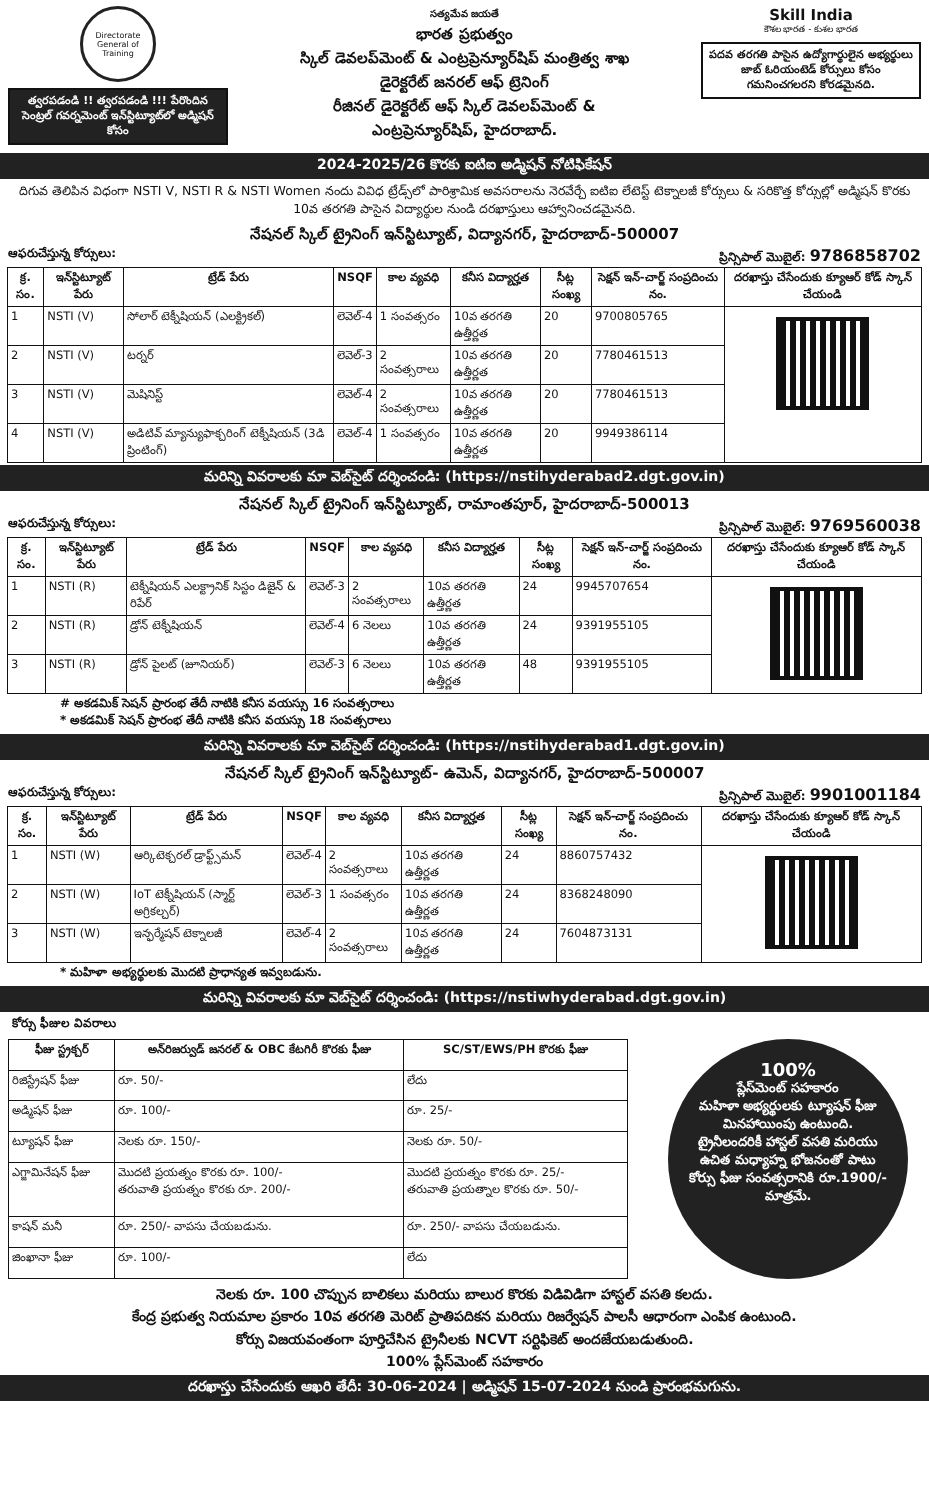Directorate General of Training
త్వరపడండి !! త్వరపడండి !!! పేరొందిన సెంట్రల్ గవర్నమెంట్ ఇన్‌స్టిట్యూట్‌లో అడ్మిషన్ కోసం
సత్యమేవ జయతే
భారత ప్రభుత్వం
స్కిల్ డెవలప్‌మెంట్ & ఎంట్రప్రెన్యూర్‌షిప్ మంత్రిత్వ శాఖ
డైరెక్టరేట్ జనరల్ ఆఫ్ ట్రెనింగ్
రీజినల్ డైరెక్టరేట్ ఆఫ్ స్కిల్ డెవలప్‌మెంట్ &
ఎంట్రప్రెన్యూర్‌షిప్, హైదరాబాద్.
Skill India
కౌశల భారత - కుశల భారత
పదవ తరగతి పాసైన ఉద్యోగార్థులైన అభ్యర్థులు జాబ్ ఓరియంటెడ్ కోర్సులు కోసం గమనించగలరని కోరడమైనది.
2024-2025/26 కొరకు ఐటిఐ అడ్మిషన్ నోటిఫికేషన్
దిగువ తెలిపిన విధంగా NSTI V, NSTI R & NSTI Women నందు వివిధ ట్రేడ్స్‌లో పారిశ్రామిక అవసరాలను నెరవేర్చే ఐటిఐ లేటెస్ట్ టెక్నాలజీ కోర్సులు & సరికొత్త కోర్సుల్లో అడ్మిషన్ కొరకు 10వ తరగతి పాసైన విద్యార్థుల నుండి దరఖాస్తులు ఆహ్వానించడమైనది.
నేషనల్ స్కిల్ ట్రైనింగ్ ఇన్‌స్టిట్యూట్, విద్యానగర్, హైదరాబాద్-500007
ఆఫరుచేస్తున్న కోర్సులు: ప్రిన్సిపాల్ మొబైల్: 9786858702
| క్ర. సం. | ఇన్‌స్టిట్యూట్ పేరు | ట్రేడ్ పేరు | NSQF | కాల వ్యవధి | కనీస విద్యార్హత | సీట్ల సంఖ్య | సెక్షన్ ఇన్-చార్జ్ సంప్రదించు నం. | దరఖాస్తు చేసేందుకు క్యూఆర్ కోడ్ స్కాన్ చేయండి |
| --- | --- | --- | --- | --- | --- | --- | --- | --- |
| 1 | NSTI (V) | సోలార్ టెక్నీషియన్ (ఎలక్ట్రికల్) | లెవెల్-4 | 1 సంవత్సరం | 10వ తరగతి ఉత్తీర్ణత | 20 | 9700805765 | |
| 2 | NSTI (V) | టర్నర్ | లెవెల్-3 | 2 సంవత్సరాలు | 10వ తరగతి ఉత్తీర్ణత | 20 | 7780461513 | |
| 3 | NSTI (V) | మెషినిస్ట్ | లెవెల్-4 | 2 సంవత్సరాలు | 10వ తరగతి ఉత్తీర్ణత | 20 | 7780461513 | |
| 4 | NSTI (V) | అడిటివ్ మ్యాన్యుఫాక్చరింగ్ టెక్నీషియన్ (3డి ప్రింటింగ్) | లెవెల్-4 | 1 సంవత్సరం | 10వ తరగతి ఉత్తీర్ణత | 20 | 9949386114 | |
మరిన్ని వివరాలకు మా వెబ్‌సైట్ దర్శించండి: (https://nstihyderabad2.dgt.gov.in)
నేషనల్ స్కిల్ ట్రైనింగ్ ఇన్‌స్టిట్యూట్, రామాంతపూర్, హైదరాబాద్-500013
ఆఫరుచేస్తున్న కోర్సులు: ప్రిన్సిపాల్ మొబైల్: 9769560038
| క్ర. సం. | ఇన్‌స్టిట్యూట్ పేరు | ట్రేడ్ పేరు | NSQF | కాల వ్యవధి | కనీస విద్యార్హత | సీట్ల సంఖ్య | సెక్షన్ ఇన్-చార్జ్ సంప్రదించు నం. | దరఖాస్తు చేసేందుకు క్యూఆర్ కోడ్ స్కాన్ చేయండి |
| --- | --- | --- | --- | --- | --- | --- | --- | --- |
| 1 | NSTI (R) | టెక్నీషియన్ ఎలక్ట్రానిక్ సిస్టం డిజైన్ & రిపేర్ | లెవెల్-3 | 2 సంవత్సరాలు | 10వ తరగతి ఉత్తీర్ణత | 24 | 9945707654 | |
| 2 | NSTI (R) | డ్రోన్ టెక్నీషియన్ | లెవెల్-4 | 6 నెలలు | 10వ తరగతి ఉత్తీర్ణత | 24 | 9391955105 | |
| 3 | NSTI (R) | డ్రోన్ పైలట్ (జూనియర్) | లెవెల్-3 | 6 నెలలు | 10వ తరగతి ఉత్తీర్ణత | 48 | 9391955105 | |
# అకడమిక్ సెషన్ ప్రారంభ తేదీ నాటికి కనీస వయస్సు 16 సంవత్సరాలు
* అకడమిక్ సెషన్ ప్రారంభ తేదీ నాటికి కనీస వయస్సు 18 సంవత్సరాలు
మరిన్ని వివరాలకు మా వెబ్‌సైట్ దర్శించండి: (https://nstihyderabad1.dgt.gov.in)
నేషనల్ స్కిల్ ట్రైనింగ్ ఇన్‌స్టిట్యూట్- ఉమెన్, విద్యానగర్, హైదరాబాద్-500007
ఆఫరుచేస్తున్న కోర్సులు: ప్రిన్సిపాల్ మొబైల్: 9901001184
| క్ర. సం. | ఇన్‌స్టిట్యూట్ పేరు | ట్రేడ్ పేరు | NSQF | కాల వ్యవధి | కనీస విద్యార్హత | సీట్ల సంఖ్య | సెక్షన్ ఇన్-చార్జ్ సంప్రదించు నం. | దరఖాస్తు చేసేందుకు క్యూఆర్ కోడ్ స్కాన్ చేయండి |
| --- | --- | --- | --- | --- | --- | --- | --- | --- |
| 1 | NSTI (W) | ఆర్కిటెక్చరల్ డ్రాఫ్ట్స్‌మన్ | లెవెల్-4 | 2 సంవత్సరాలు | 10వ తరగతి ఉత్తీర్ణత | 24 | 8860757432 | |
| 2 | NSTI (W) | IoT టెక్నీషియన్ (స్మార్ట్ అగ్రికల్చర్) | లెవెల్-3 | 1 సంవత్సరం | 10వ తరగతి ఉత్తీర్ణత | 24 | 8368248090 | |
| 3 | NSTI (W) | ఇన్ఫర్మేషన్ టెక్నాలజీ | లెవెల్-4 | 2 సంవత్సరాలు | 10వ తరగతి ఉత్తీర్ణత | 24 | 7604873131 | |
* మహిళా అభ్యర్థులకు మొదటి ప్రాధాన్యత ఇవ్వబడును.
మరిన్ని వివరాలకు మా వెబ్‌సైట్ దర్శించండి: (https://nstiwhyderabad.dgt.gov.in)
కోర్సు ఫీజుల వివరాలు
| ఫీజు స్ట్రక్చర్ | అన్‌రిజర్వుడ్ జనరల్ & OBC కేటగిరీ కొరకు ఫీజు | SC/ST/EWS/PH కొరకు ఫీజు |
| --- | --- | --- |
| రిజిస్ట్రేషన్ ఫీజు | రూ. 50/- | లేదు |
| అడ్మిషన్ ఫీజు | రూ. 100/- | రూ. 25/- |
| ట్యూషన్ ఫీజు | నెలకు రూ. 150/- | నెలకు రూ. 50/- |
| ఎగ్జామినేషన్ ఫీజు | మొదటి ప్రయత్నం కొరకు రూ. 100/- తరువాతి ప్రయత్నం కొరకు రూ. 200/- | మొదటి ప్రయత్నం కొరకు రూ. 25/- తరువాతి ప్రయత్నాల కొరకు రూ. 50/- |
| కాషన్ మనీ | రూ. 250/- వాపసు చేయబడును. | రూ. 250/- వాపసు చేయబడును. |
| జింఖానా ఫీజు | రూ. 100/- | లేదు |
100%
ప్లేస్‌మెంట్ సహకారం
మహిళా అభ్యర్థులకు ట్యూషన్ ఫీజు మినహాయింపు ఉంటుంది.
ట్రైనీలందరికీ హాస్టల్ వసతి మరియు ఉచిత మధ్యాహ్న భోజనంతో పాటు కోర్సు ఫీజు సంవత్సరానికి రూ.1900/- మాత్రమే.
నెలకు రూ. 100 చొప్పున బాలికలు మరియు బాలుర కొరకు విడివిడిగా హాస్టల్ వసతి కలదు.
కేంద్ర ప్రభుత్వ నియమాల ప్రకారం 10వ తరగతి మెరిట్ ప్రాతిపదికన మరియు రిజర్వేషన్ పాలసీ ఆధారంగా ఎంపిక ఉంటుంది.
కోర్సు విజయవంతంగా పూర్తిచేసిన ట్రైనీలకు NCVT సర్టిఫికెట్ అందజేయబడుతుంది.
100% ప్లేస్‌మెంట్ సహకారం
దరఖాస్తు చేసేందుకు ఆఖరి తేదీ: 30-06-2024 | అడ్మిషన్ 15-07-2024 నుండి ప్రారంభమగును.